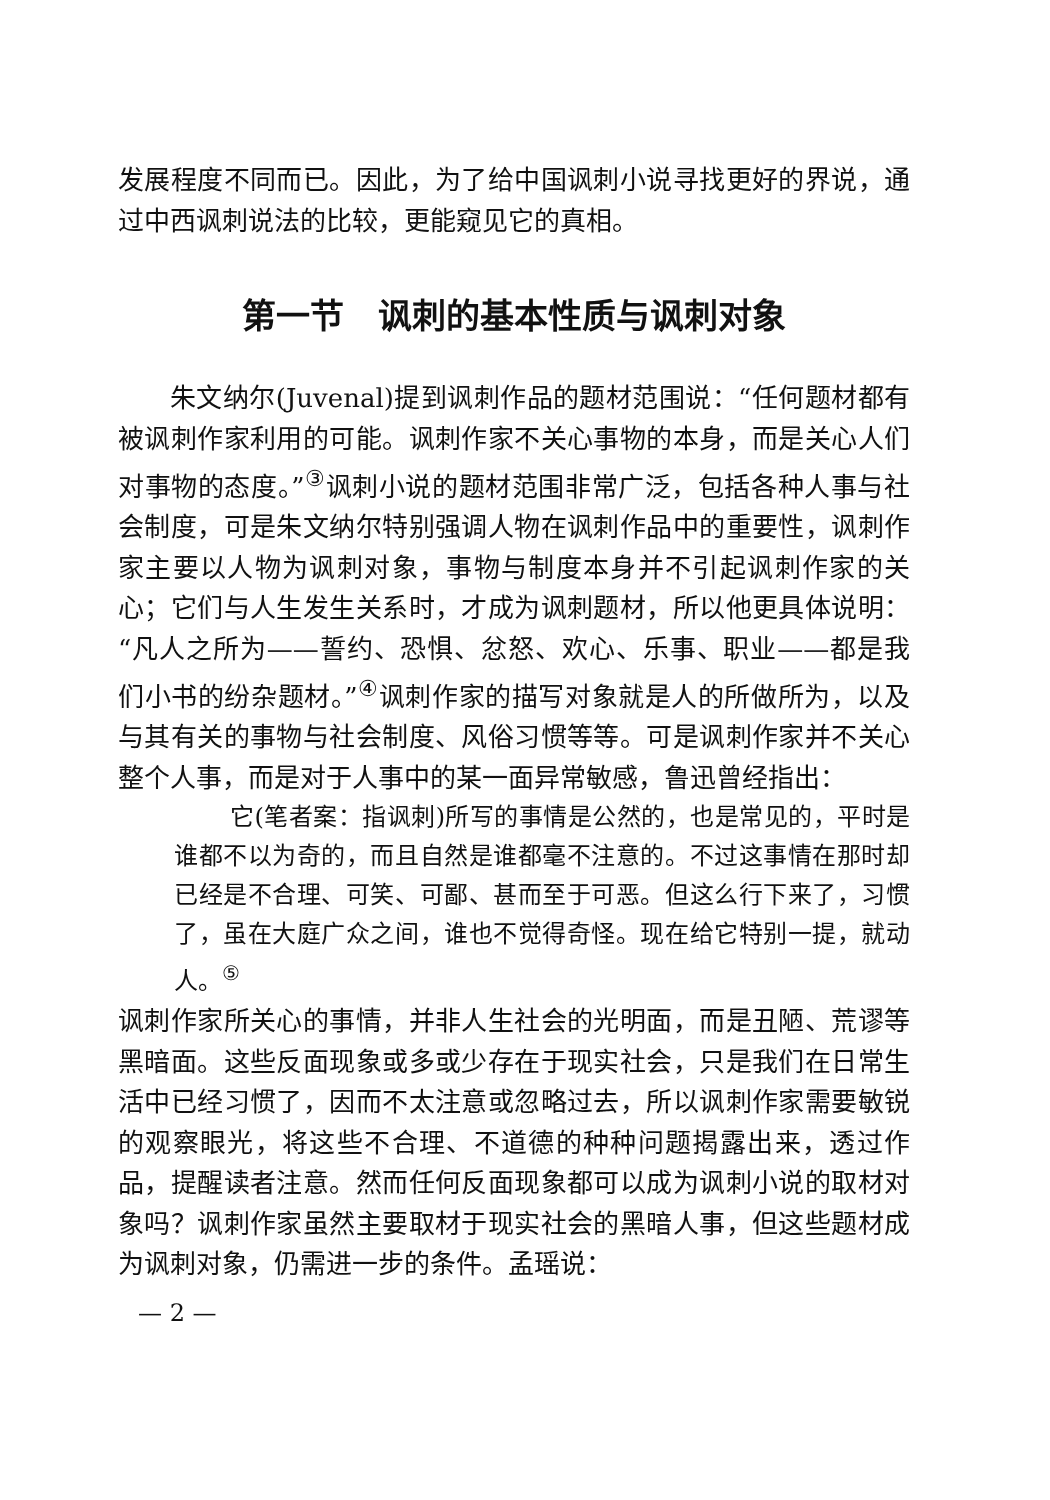发展程度不同而已。因此，为了给中国讽刺小说寻找更好的界说，通过中西讽刺说法的比较，更能窥见它的真相。
第一节　讽刺的基本性质与讽刺对象
朱文纳尔(Juvenal)提到讽刺作品的题材范围说：“任何题材都有被讽刺作家利用的可能。讽刺作家不关心事物的本身，而是关心人们对事物的态度。”<sup>③</sup>讽刺小说的题材范围非常广泛，包括各种人事与社会制度，可是朱文纳尔特别强调人物在讽刺作品中的重要性，讽刺作家主要以人物为讽刺对象，事物与制度本身并不引起讽刺作家的关心；它们与人生发生关系时，才成为讽刺题材，所以他更具体说明：“凡人之所为——誓约、恐惧、忿怒、欢心、乐事、职业——都是我们小书的纷杂题材。”<sup>④</sup>讽刺作家的描写对象就是人的所做所为，以及与其有关的事物与社会制度、风俗习惯等等。可是讽刺作家并不关心整个人事，而是对于人事中的某一面异常敏感，鲁迅曾经指出：
它(笔者案：指讽刺)所写的事情是公然的，也是常见的，平时是谁都不以为奇的，而且自然是谁都毫不注意的。不过这事情在那时却已经是不合理、可笑、可鄙、甚而至于可恶。但这么行下来了，习惯了，虽在大庭广众之间，谁也不觉得奇怪。现在给它特别一提，就动人。<sup>⑤</sup>
讽刺作家所关心的事情，并非人生社会的光明面，而是丑陋、荒谬等黑暗面。这些反面现象或多或少存在于现实社会，只是我们在日常生活中已经习惯了，因而不太注意或忽略过去，所以讽刺作家需要敏锐的观察眼光，将这些不合理、不道德的种种问题揭露出来，透过作品，提醒读者注意。然而任何反面现象都可以成为讽刺小说的取材对象吗？讽刺作家虽然主要取材于现实社会的黑暗人事，但这些题材成为讽刺对象，仍需进一步的条件。孟瑶说：
— 2 —